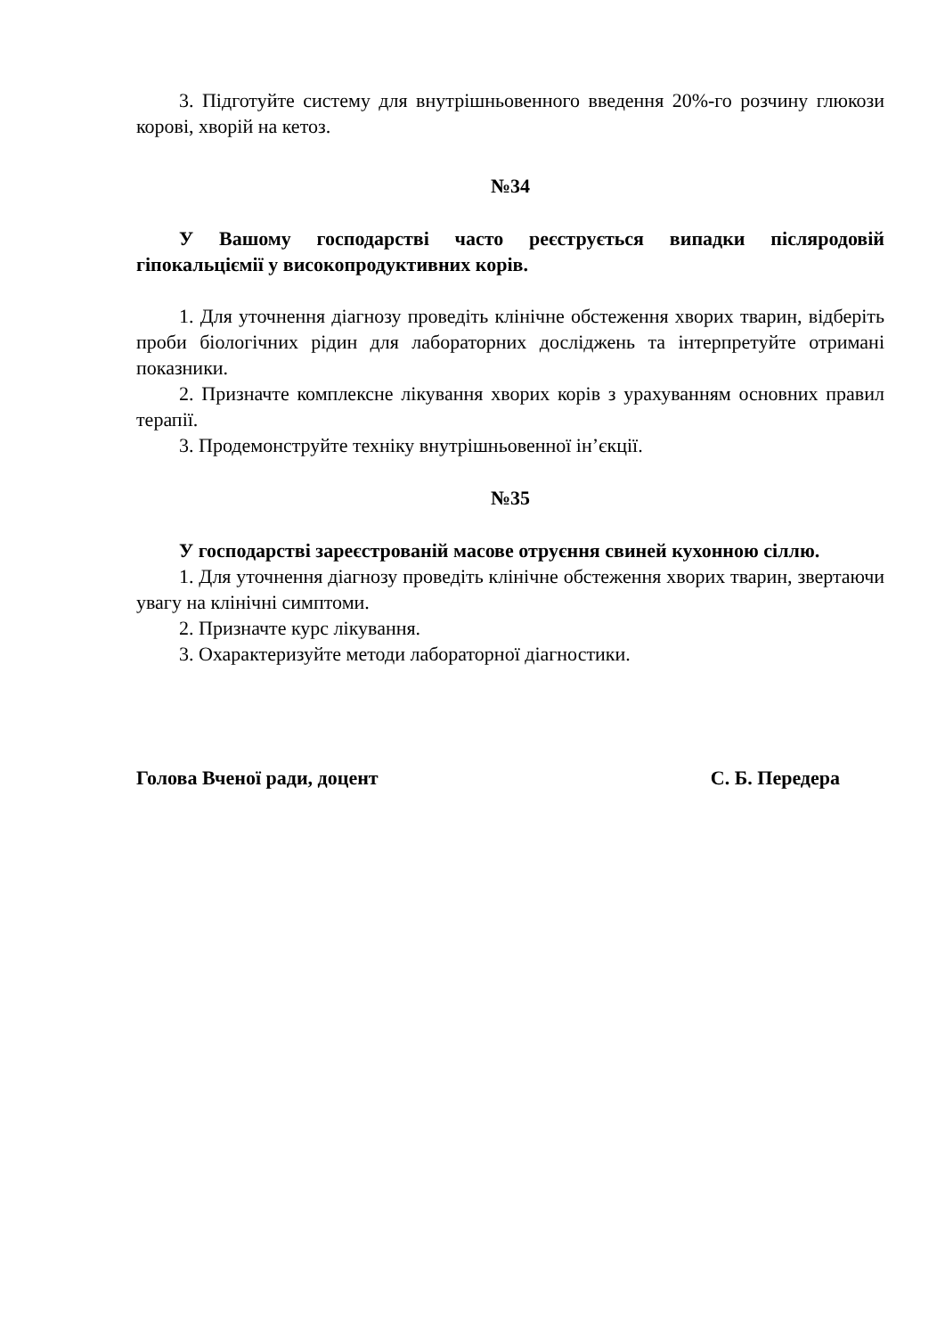3. Підготуйте систему для внутрішньовенного введення 20%-го розчину глюкози корові, хворій на кетоз.
№34
У Вашому господарстві часто реєструється випадки післяродовій гіпокальціємії у високопродуктивних корів.
1. Для уточнення діагнозу проведіть клінічне обстеження хворих тварин, відберіть проби біологічних рідин для лабораторних досліджень та інтерпретуйте отримані показники.
2. Призначте комплексне лікування хворих корів з урахуванням основних правил терапії.
3. Продемонструйте техніку внутрішньовенної ін’єкції.
№35
У господарстві зареєстрованій масове отруєння свиней кухонною сіллю.
1. Для уточнення діагнозу проведіть клінічне обстеження хворих тварин, звертаючи увагу на клінічні симптоми.
2. Призначте курс лікування.
3. Охарактеризуйте методи лабораторної діагностики.
Голова Вченої ради, доцент С. Б. Передера